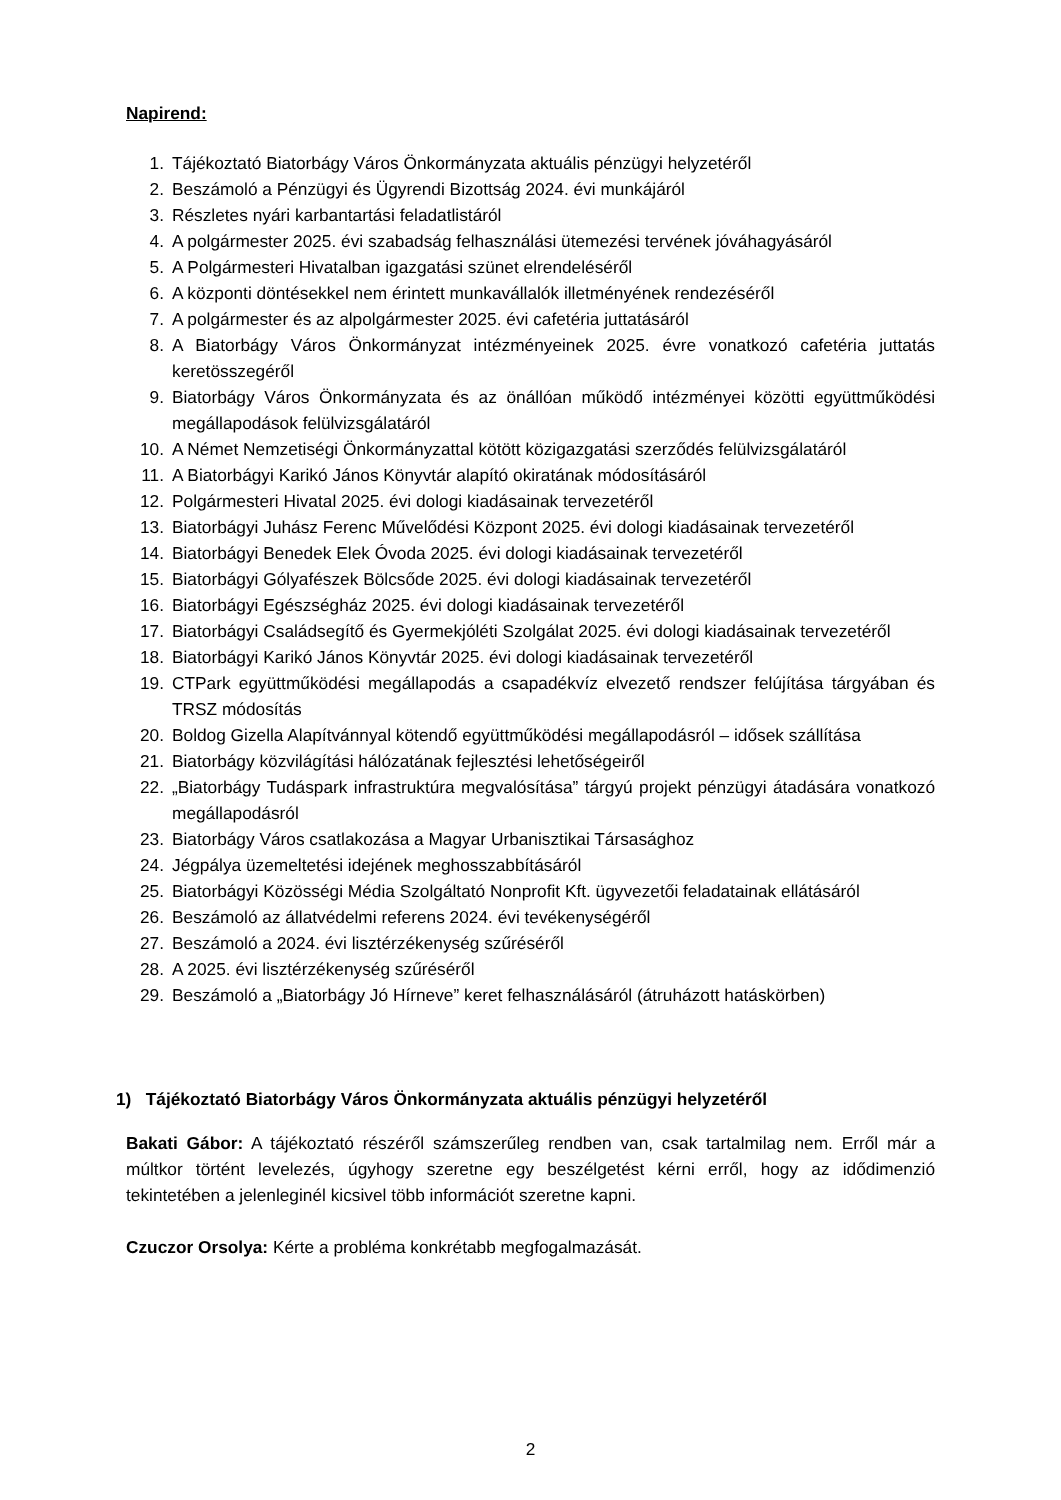Napirend:
1. Tájékoztató Biatorbágy Város Önkormányzata aktuális pénzügyi helyzetéről
2. Beszámoló a Pénzügyi és Ügyrendi Bizottság 2024. évi munkájáról
3. Részletes nyári karbantartási feladatlistáról
4. A polgármester 2025. évi szabadság felhasználási ütemezési tervének jóváhagyásáról
5. A Polgármesteri Hivatalban igazgatási szünet elrendeléséről
6. A központi döntésekkel nem érintett munkavállalók illetményének rendezéséről
7. A polgármester és az alpolgármester 2025. évi cafetéria juttatásáról
8. A Biatorbágy Város Önkormányzat intézményeinek 2025. évre vonatkozó cafetéria juttatás keretösszegéről
9. Biatorbágy Város Önkormányzata és az önállóan működő intézményei közötti együttműködési megállapodások felülvizsgálatáról
10. A Német Nemzetiségi Önkormányzattal kötött közigazgatási szerződés felülvizsgálatáról
11. A Biatorbágyi Karikó János Könyvtár alapító okiratának módosításáról
12. Polgármesteri Hivatal 2025. évi dologi kiadásainak tervezetéről
13. Biatorbágyi Juhász Ferenc Művelődési Központ 2025. évi dologi kiadásainak tervezetéről
14. Biatorbágyi Benedek Elek Óvoda 2025. évi dologi kiadásainak tervezetéről
15. Biatorbágyi Gólyafészek Bölcsőde 2025. évi dologi kiadásainak tervezetéről
16. Biatorbágyi Egészségház 2025. évi dologi kiadásainak tervezetéről
17. Biatorbágyi Családsegítő és Gyermekjóléti Szolgálat 2025. évi dologi kiadásainak tervezetéről
18. Biatorbágyi Karikó János Könyvtár 2025. évi dologi kiadásainak tervezetéről
19. CTPark együttműködési megállapodás a csapadékvíz elvezető rendszer felújítása tárgyában és TRSZ módosítás
20. Boldog Gizella Alapítvánnyal kötendő együttműködési megállapodásról – idősek szállítása
21. Biatorbágy közvilágítási hálózatának fejlesztési lehetőségeiről
22. „Biatorbágy Tudáspark infrastruktúra megvalósítása” tárgyú projekt pénzügyi átadására vonatkozó megállapodásról
23. Biatorbágy Város csatlakozása a Magyar Urbanisztikai Társasághoz
24. Jégpálya üzemeltetési idejének meghosszabbításáról
25. Biatorbágyi Közösségi Média Szolgáltató Nonprofit Kft. ügyvezetői feladatainak ellátásáról
26. Beszámoló az állatvédelmi referens 2024. évi tevékenységéről
27. Beszámoló a 2024. évi lisztérzékenység szűréséről
28. A 2025. évi lisztérzékenység szűréséről
29. Beszámoló a „Biatorbágy Jó Hírneve” keret felhasználásáról (átruházott hatáskörben)
1) Tájékoztató Biatorbágy Város Önkormányzata aktuális pénzügyi helyzetéről
Bakati Gábor: A tájékoztató részéről számszerűleg rendben van, csak tartalmilag nem. Erről már a múltkor történt levelezés, úgyhogy szeretne egy beszélgetést kérni erről, hogy az idődimenzió tekintetében a jelenleginél kicsivel több információt szeretne kapni.
Czuczor Orsolya: Kérte a probléma konkrétabb megfogalmazását.
2